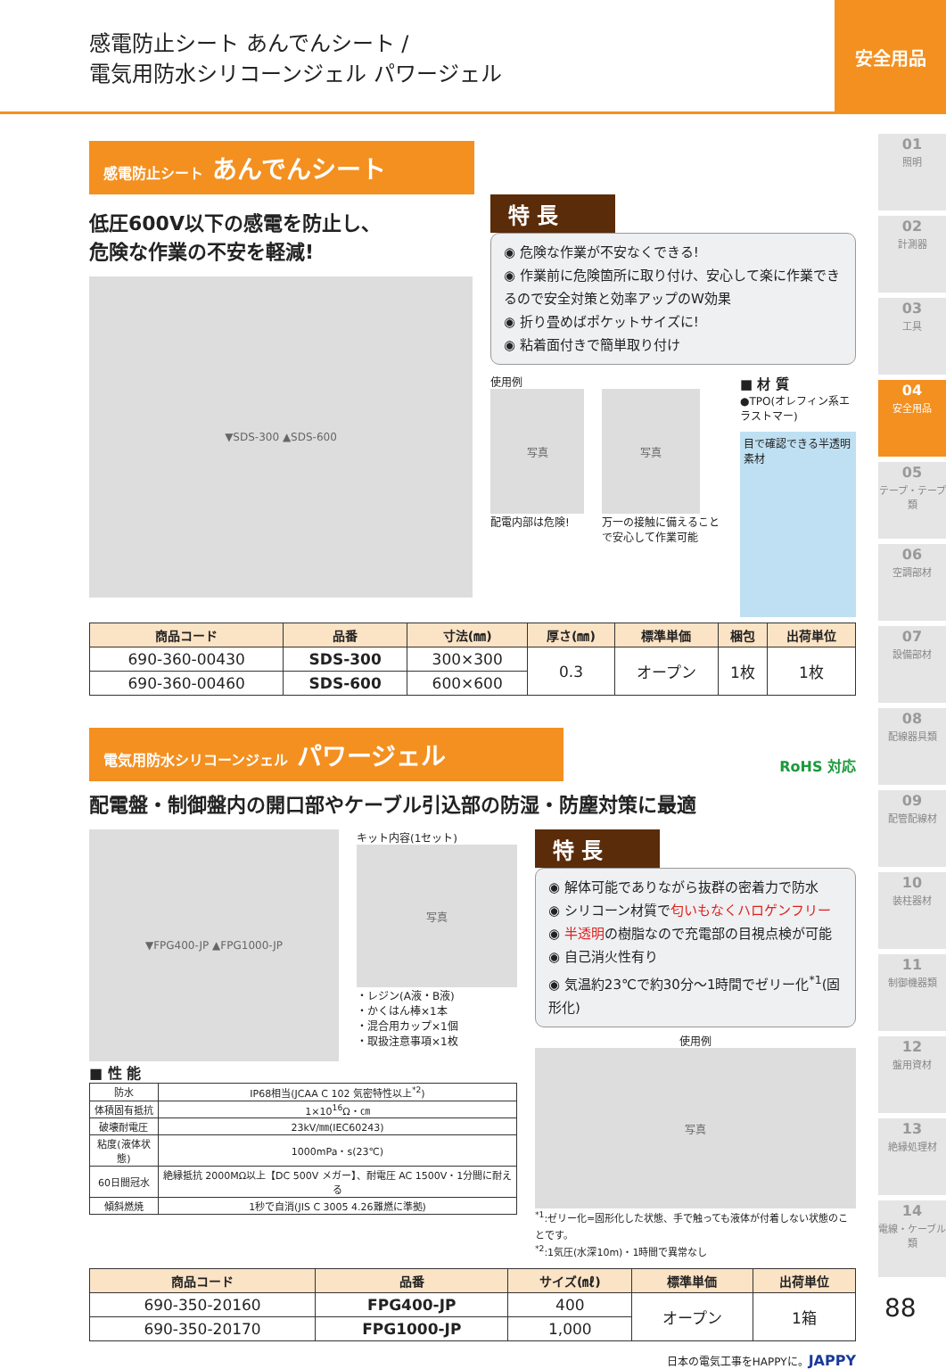感電防止シート あんでんシート /
電気用防水シリコーンジェル パワージェル
安全用品
感電防止シート あんでんシート
低圧600V以下の感電を防止し、
危険な作業の不安を軽減!
▼SDS-300 ▲SDS-600
特 長
◉ 危険な作業が不安なくできる!
◉ 作業前に危険箇所に取り付け、安心して楽に作業できるので安全対策と効率アップのW効果
◉ 折り畳めばポケットサイズに!
◉ 粘着面付きで簡単取り付け
使用例
写真
配電内部は危険!
写真
万一の接触に備えることで安心して作業可能
■ 材 質
●TPO(オレフィン系エラストマー)
目で確認できる半透明素材
| 商品コード | 品番 | 寸法(㎜) | 厚さ(㎜) | 標準単価 | 梱包 | 出荷単位 |
| --- | --- | --- | --- | --- | --- | --- |
| 690-360-00430 | SDS-300 | 300×300 | 0.3 | オープン | 1枚 | 1枚 |
| 690-360-00460 | SDS-600 | 600×600 | | | | |
電気用防水シリコーンジェル パワージェル
RoHS 対応
配電盤・制御盤内の開口部やケーブル引込部の防湿・防塵対策に最適
▼FPG400-JP ▲FPG1000-JP
キット内容(1セット)
写真
・レジン(A液・B液)
・かくはん棒×1本
・混合用カップ×1個
・取扱注意事項×1枚
■ 性 能
| 防水 | IP68相当(JCAA C 102 気密特性以上<sup>*2</sup>) |
| 体積固有抵抗 | 1×10<sup>16</sup>Ω・㎝ |
| 破壊耐電圧 | 23kV/㎜(IEC60243) |
| 粘度(液体状態) | 1000mPa・s(23℃) |
| 60日間冠水 | 絶縁抵抗 2000MΩ以上【DC 500V メガー】、耐電圧 AC 1500V・1分間に耐える |
| 傾斜燃焼 | 1秒で自消(JIS C 3005 4.26難燃に準拠) |
特 長
◉ 解体可能でありながら抜群の密着力で防水
◉ シリコーン材質で匂いもなくハロゲンフリー
◉ 半透明の樹脂なので充電部の目視点検が可能
◉ 自己消火性有り
◉ 気温約23℃で約30分～1時間でゼリー化<sup>*1</sup>(固形化)
使用例
写真
<sup>*1</sup>:ゼリー化=固形化した状態、手で触っても液体が付着しない状態のことです。
<sup>*2</sup>:1気圧(水深10m)・1時間で異常なし
| 商品コード | 品番 | サイズ(㎖) | 標準単価 | 出荷単位 |
| --- | --- | --- | --- | --- |
| 690-350-20160 | FPG400-JP | 400 | オープン | 1箱 |
| 690-350-20170 | FPG1000-JP | 1,000 | | |
日本の電気工事をHAPPYに。JAPPY
01
照明
02
計測器
03
工具
04
安全用品
05
テープ・テープ類
06
空調部材
07
設備部材
08
配線器具類
09
配管配線材
10
装柱器材
11
制御機器類
12
盤用資材
13
絶縁処理材
14
電線・ケーブル類
88